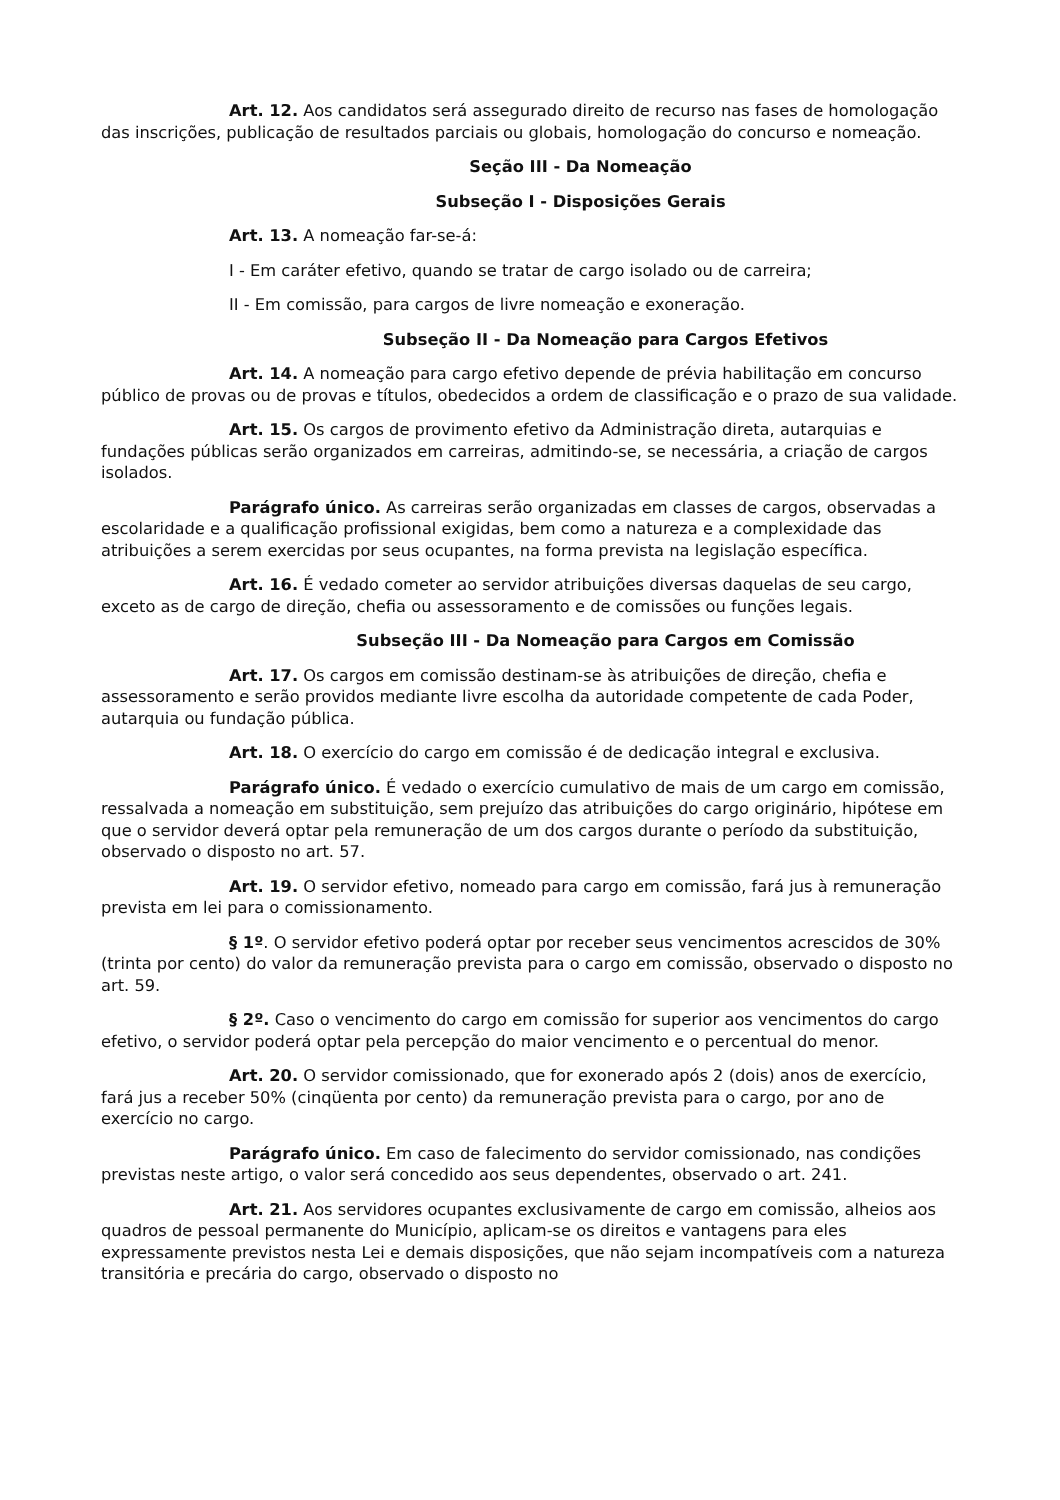Art. 12. Aos candidatos será assegurado direito de recurso nas fases de homologação das inscrições, publicação de resultados parciais ou globais, homologação do concurso e nomeação.
Seção III - Da Nomeação
Subseção I - Disposições Gerais
Art. 13. A nomeação far-se-á:
I - Em caráter efetivo, quando se tratar de cargo isolado ou de carreira;
II - Em comissão, para cargos de livre nomeação e exoneração.
Subseção II - Da Nomeação para Cargos Efetivos
Art. 14. A nomeação para cargo efetivo depende de prévia habilitação em concurso público de provas ou de provas e títulos, obedecidos a ordem de classificação e o prazo de sua validade.
Art. 15. Os cargos de provimento efetivo da Administração direta, autarquias e fundações públicas serão organizados em carreiras, admitindo-se, se necessária, a criação de cargos isolados.
Parágrafo único. As carreiras serão organizadas em classes de cargos, observadas a escolaridade e a qualificação profissional exigidas, bem como a natureza e a complexidade das atribuições a serem exercidas por seus ocupantes, na forma prevista na legislação específica.
Art. 16. É vedado cometer ao servidor atribuições diversas daquelas de seu cargo, exceto as de cargo de direção, chefia ou assessoramento e de comissões ou funções legais.
Subseção III - Da Nomeação para Cargos em Comissão
Art. 17. Os cargos em comissão destinam-se às atribuições de direção, chefia e assessoramento e serão providos mediante livre escolha da autoridade competente de cada Poder, autarquia ou fundação pública.
Art. 18. O exercício do cargo em comissão é de dedicação integral e exclusiva.
Parágrafo único. É vedado o exercício cumulativo de mais de um cargo em comissão, ressalvada a nomeação em substituição, sem prejuízo das atribuições do cargo originário, hipótese em que o servidor deverá optar pela remuneração de um dos cargos durante o período da substituição, observado o disposto no art. 57.
Art. 19. O servidor efetivo, nomeado para cargo em comissão, fará jus à remuneração prevista em lei para o comissionamento.
§ 1º. O servidor efetivo poderá optar por receber seus vencimentos acrescidos de 30% (trinta por cento) do valor da remuneração prevista para o cargo em comissão, observado o disposto no art. 59.
§ 2º. Caso o vencimento do cargo em comissão for superior aos vencimentos do cargo efetivo, o servidor poderá optar pela percepção do maior vencimento e o percentual do menor.
Art. 20. O servidor comissionado, que for exonerado após 2 (dois) anos de exercício, fará jus a receber 50% (cinqüenta por cento) da remuneração prevista para o cargo, por ano de exercício no cargo.
Parágrafo único. Em caso de falecimento do servidor comissionado, nas condições previstas neste artigo, o valor será concedido aos seus dependentes, observado o art. 241.
Art. 21. Aos servidores ocupantes exclusivamente de cargo em comissão, alheios aos quadros de pessoal permanente do Município, aplicam-se os direitos e vantagens para eles expressamente previstos nesta Lei e demais disposições, que não sejam incompatíveis com a natureza transitória e precária do cargo, observado o disposto no